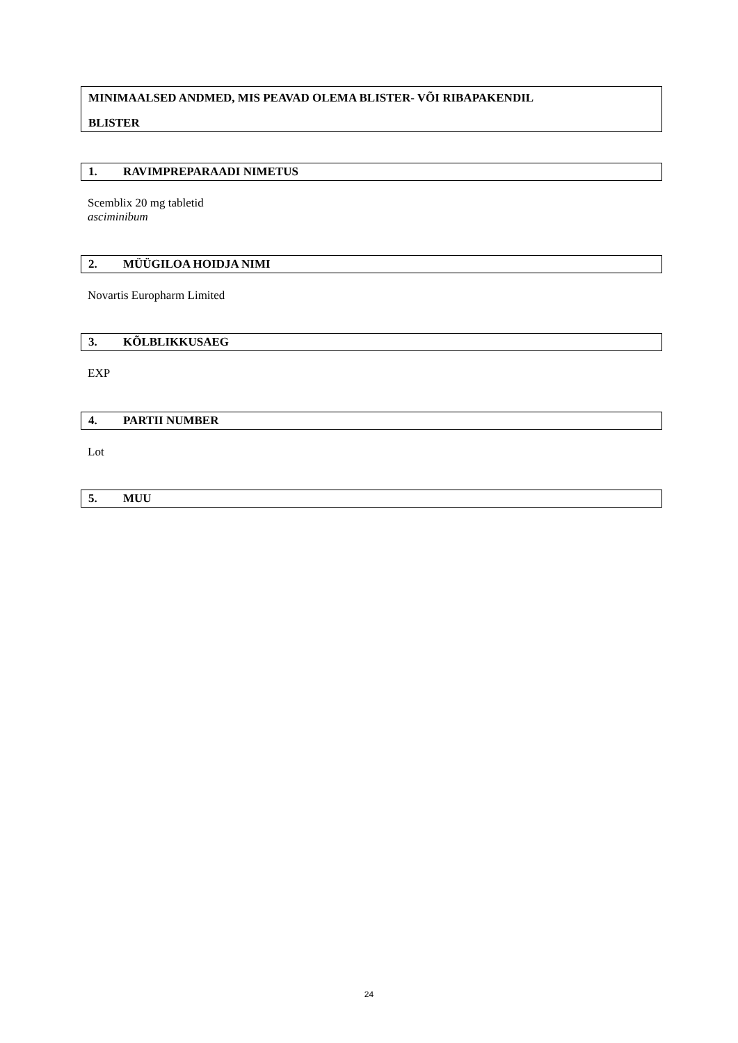MINIMAALSED ANDMED, MIS PEAVAD OLEMA BLISTER- VÕI RIBAPAKENDIL
BLISTER
1. RAVIMPREPARAADI NIMETUS
Scemblix 20 mg tabletid
asciminibum
2. MÜÜGILOA HOIDJA NIMI
Novartis Europharm Limited
3. KÕLBLIKKUSAEG
EXP
4. PARTII NUMBER
Lot
5. MUU
24